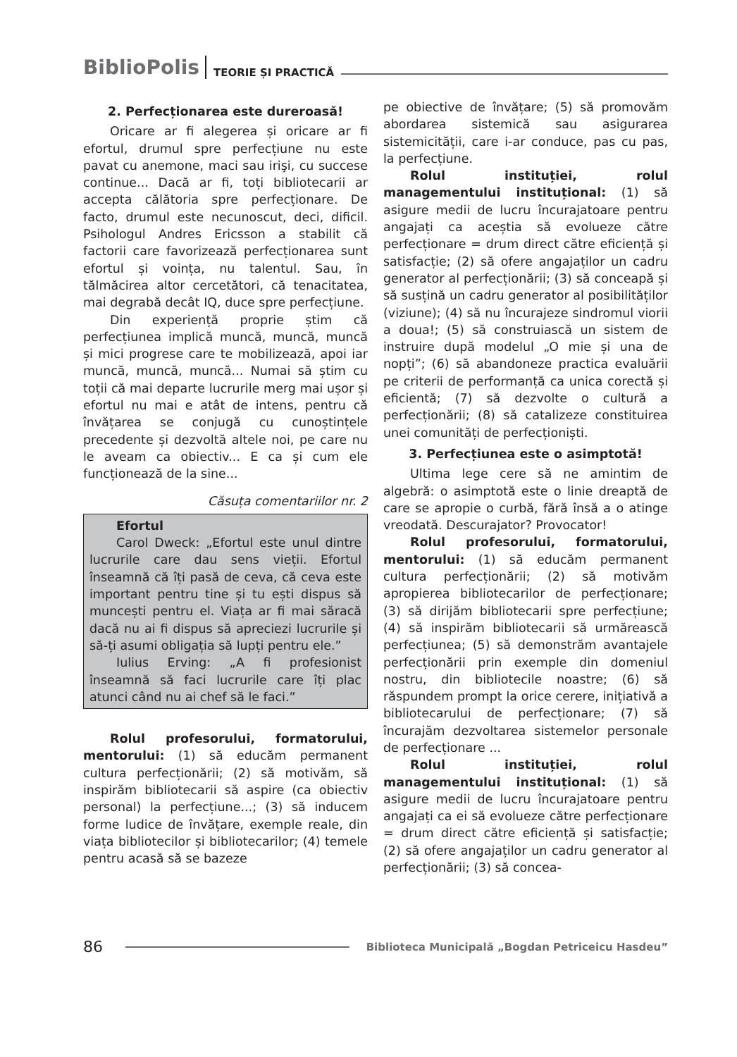BiblioPolis TEORIE ȘI PRACTICĂ
2. Perfecționarea este dureroasă!
Oricare ar fi alegerea și oricare ar fi efortul, drumul spre perfecțiune nu este pavat cu anemone, maci sau irişi, cu succese continue... Dacă ar fi, toți bibliotecarii ar accepta călătoria spre perfecționare. De facto, drumul este necunoscut, deci, dificil. Psihologul Andres Ericsson a stabilit că factorii care favorizează perfecționarea sunt efortul și voința, nu talentul. Sau, în tălmăcirea altor cercetători, că tenacitatea, mai degrabă decât IQ, duce spre perfecțiune.
Din experiență proprie știm că perfecțiunea implică muncă, muncă, muncă și mici progrese care te mobilizează, apoi iar muncă, muncă, muncă... Numai să știm cu toții că mai departe lucrurile merg mai ușor și efortul nu mai e atât de intens, pentru că învățarea se conjugă cu cunoștințele precedente și dezvoltă altele noi, pe care nu le aveam ca obiectiv... E ca și cum ele funcționează de la sine...
Căsuța comentariilor nr. 2
Efortul
Carol Dweck: „Efortul este unul dintre lucrurile care dau sens vieții. Efortul înseamnă că îți pasă de ceva, că ceva este important pentru tine și tu ești dispus să muncești pentru el. Viața ar fi mai săracă dacă nu ai fi dispus să apreciezi lucrurile și să-ți asumi obligația să lupți pentru ele.”
Iulius Erving: „A fi profesionist înseamnă să faci lucrurile care îți plac atunci când nu ai chef să le faci.”
Rolul profesorului, formatorului, mentorului: (1) să educăm permanent cultura perfecționării; (2) să motivăm, să inspirăm bibliotecarii să aspire (ca obiectiv personal) la perfecțiune...; (3) să inducem forme ludice de învățare, exemple reale, din viața bibliotecilor și bibliotecarilor; (4) temele pentru acasă să se bazeze
pe obiective de învățare; (5) să promovăm abordarea sistemică sau asigurarea sistemicității, care i-ar conduce, pas cu pas, la perfecțiune.
Rolul instituției, rolul managementului instituțional: (1) să asigure medii de lucru încurajatoare pentru angajați ca aceștia să evolueze către perfecționare = drum direct către eficiență și satisfacție; (2) să ofere angajaților un cadru generator al perfecționării; (3) să conceapă și să susțină un cadru generator al posibilităților (viziune); (4) să nu încurajeze sindromul viorii a doua!; (5) să construiască un sistem de instruire după modelul „O mie și una de nopți”; (6) să abandoneze practica evaluării pe criterii de performanță ca unica corectă și eficientă; (7) să dezvolte o cultură a perfecționării; (8) să catalizeze constituirea unei comunități de perfecționiști.
3. Perfecțiunea este o asimptotă!
Ultima lege cere să ne amintim de algebră: o asimptotă este o linie dreaptă de care se apropie o curbă, fără însă a o atinge vreodată. Descurajator? Provocator!
Rolul profesorului, formatorului, mentorului: (1) să educăm permanent cultura perfecționării; (2) să motivăm apropierea bibliotecarilor de perfecționare; (3) să dirijăm bibliotecarii spre perfecțiune; (4) să inspirăm bibliotecarii să urmărească perfecțiunea; (5) să demonstrăm avantajele perfecționării prin exemple din domeniul nostru, din bibliotecile noastre; (6) să răspundem prompt la orice cerere, inițiativă a bibliotecarului de perfecționare; (7) să încurajăm dezvoltarea sistemelor personale de perfecționare ...
Rolul instituției, rolul managementului instituțional: (1) să asigure medii de lucru încurajatoare pentru angajați ca ei să evolueze către perfecționare = drum direct către eficiență și satisfacție; (2) să ofere angajaților un cadru generator al perfecționării; (3) să concea-
86 Biblioteca Municipală „Bogdan Petriceicu Hasdeu”